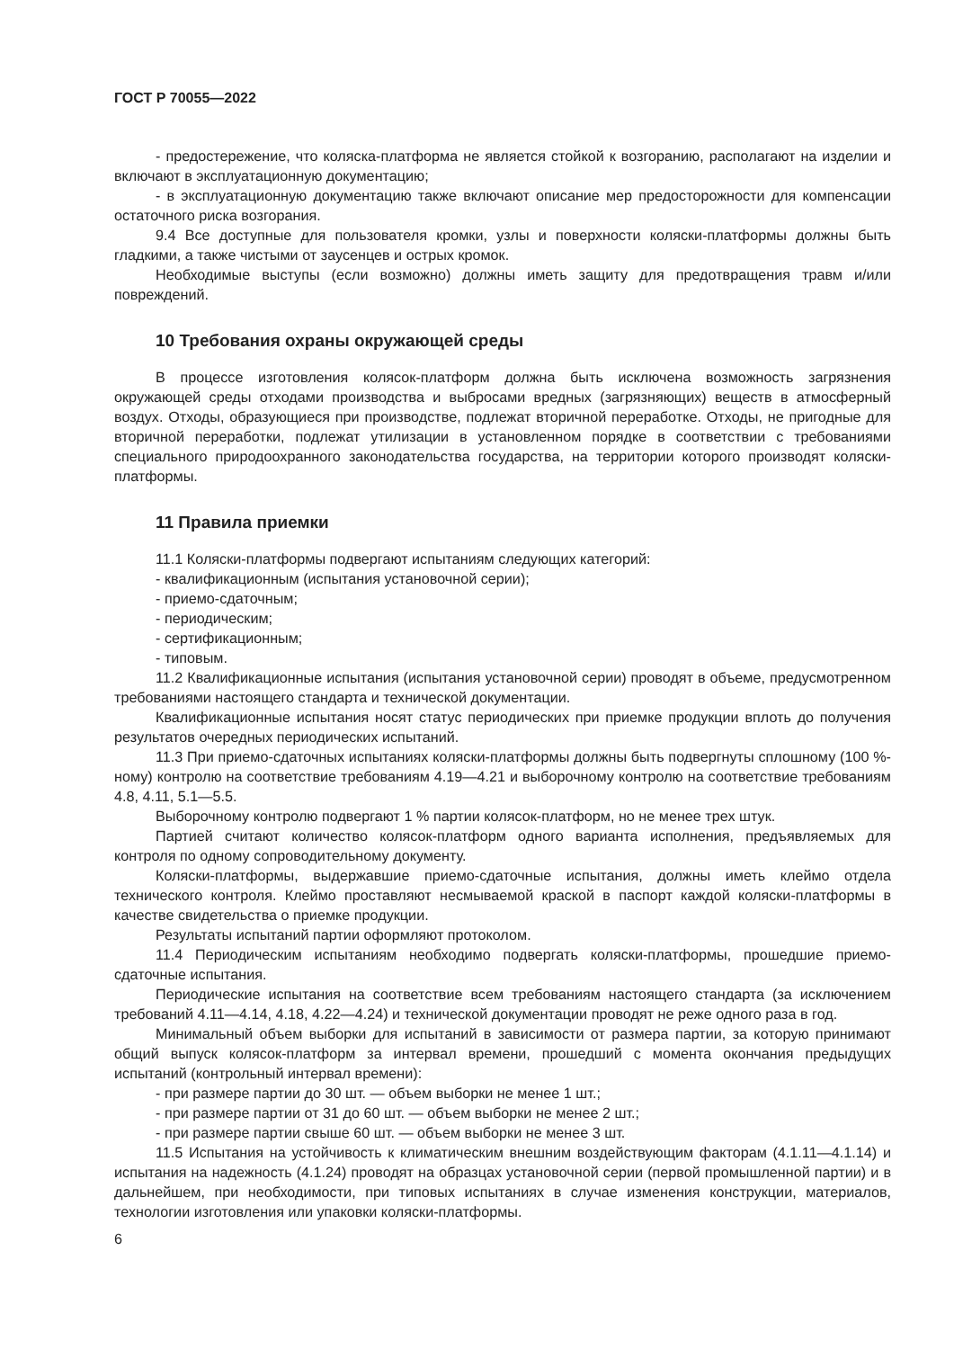ГОСТ Р 70055—2022
- предостережение, что коляска-платформа не является стойкой к возгоранию, располагают на изделии и включают в эксплуатационную документацию;
- в эксплуатационную документацию также включают описание мер предосторожности для компенсации остаточного риска возгорания.
9.4 Все доступные для пользователя кромки, узлы и поверхности коляски-платформы должны быть гладкими, а также чистыми от заусенцев и острых кромок.
Необходимые выступы (если возможно) должны иметь защиту для предотвращения травм и/или повреждений.
10 Требования охраны окружающей среды
В процессе изготовления колясок-платформ должна быть исключена возможность загрязнения окружающей среды отходами производства и выбросами вредных (загрязняющих) веществ в атмосферный воздух. Отходы, образующиеся при производстве, подлежат вторичной переработке. Отходы, не пригодные для вторичной переработки, подлежат утилизации в установленном порядке в соответствии с требованиями специального природоохранного законодательства государства, на территории которого производят коляски-платформы.
11 Правила приемки
11.1 Коляски-платформы подвергают испытаниям следующих категорий:
- квалификационным (испытания установочной серии);
- приемо-сдаточным;
- периодическим;
- сертификационным;
- типовым.
11.2 Квалификационные испытания (испытания установочной серии) проводят в объеме, предусмотренном требованиями настоящего стандарта и технической документации.
Квалификационные испытания носят статус периодических при приемке продукции вплоть до получения результатов очередных периодических испытаний.
11.3 При приемо-сдаточных испытаниях коляски-платформы должны быть подвергнуты сплошному (100 %-ному) контролю на соответствие требованиям 4.19—4.21 и выборочному контролю на соответствие требованиям 4.8, 4.11, 5.1—5.5.
Выборочному контролю подвергают 1 % партии колясок-платформ, но не менее трех штук.
Партией считают количество колясок-платформ одного варианта исполнения, предъявляемых для контроля по одному сопроводительному документу.
Коляски-платформы, выдержавшие приемо-сдаточные испытания, должны иметь клеймо отдела технического контроля. Клеймо проставляют несмываемой краской в паспорт каждой коляски-платформы в качестве свидетельства о приемке продукции.
Результаты испытаний партии оформляют протоколом.
11.4 Периодическим испытаниям необходимо подвергать коляски-платформы, прошедшие приемо-сдаточные испытания.
Периодические испытания на соответствие всем требованиям настоящего стандарта (за исключением требований 4.11—4.14, 4.18, 4.22—4.24) и технической документации проводят не реже одного раза в год.
Минимальный объем выборки для испытаний в зависимости от размера партии, за которую принимают общий выпуск колясок-платформ за интервал времени, прошедший с момента окончания предыдущих испытаний (контрольный интервал времени):
- при размере партии до 30 шт. — объем выборки не менее 1 шт.;
- при размере партии от 31 до 60 шт. — объем выборки не менее 2 шт.;
- при размере партии свыше 60 шт. — объем выборки не менее 3 шт.
11.5 Испытания на устойчивость к климатическим внешним воздействующим факторам (4.1.11—4.1.14) и испытания на надежность (4.1.24) проводят на образцах установочной серии (первой промышленной партии) и в дальнейшем, при необходимости, при типовых испытаниях в случае изменения конструкции, материалов, технологии изготовления или упаковки коляски-платформы.
6